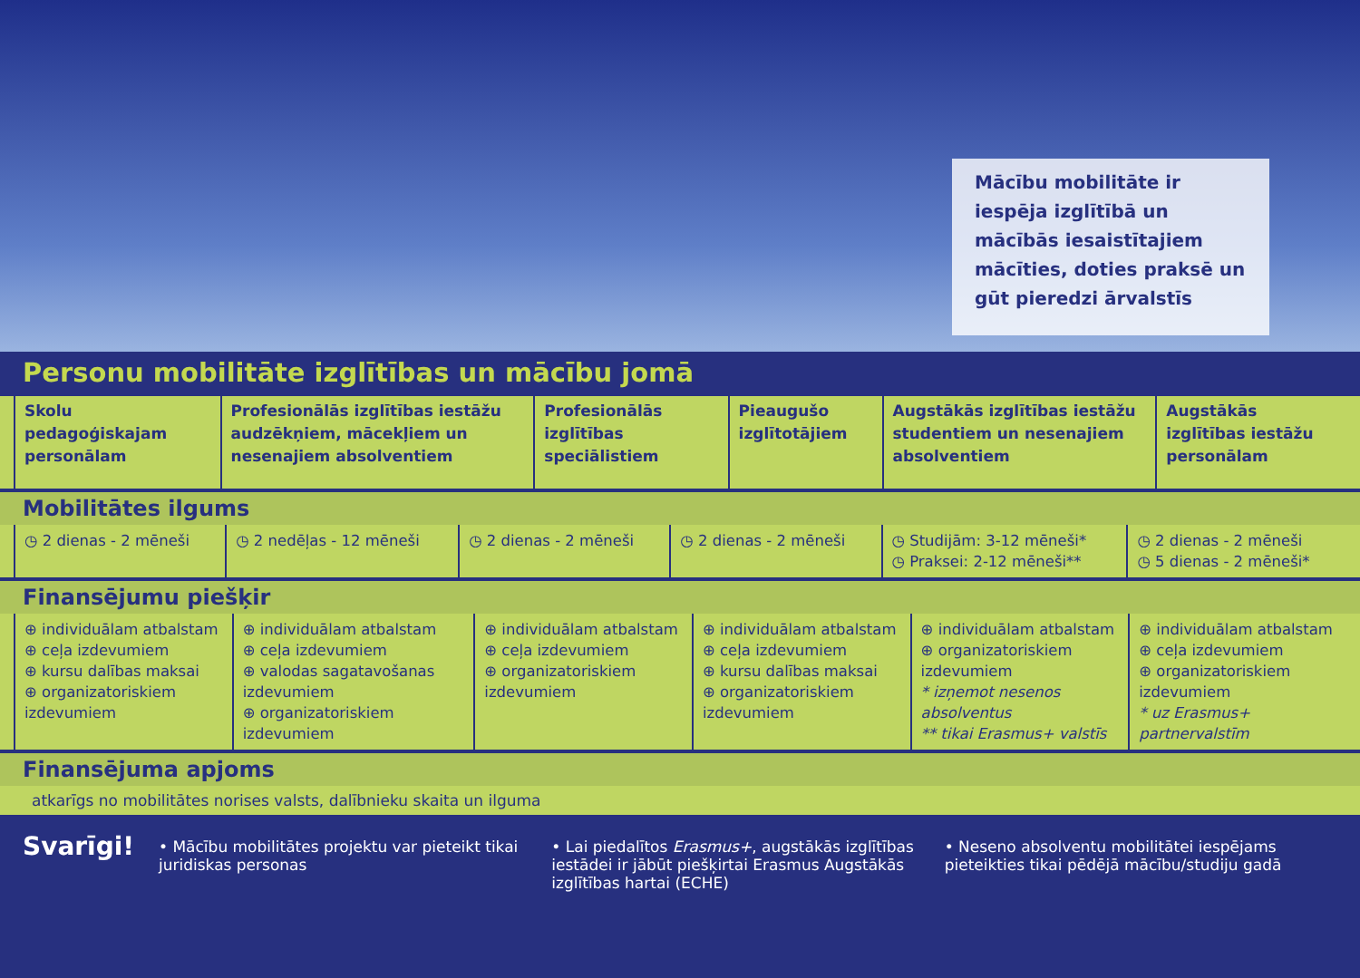Mācību mobilitāte ir iespēja izglītībā un mācībās iesaistītajiem mācīties, doties praksē un gūt pieredzi ārvalstīs
Personu mobilitāte izglītības un mācību jomā
| Skolu pedagoģiskajam personālam | Profesionālās izglītības iestāžu audzēkņiem, mācekļiem un nesenajiem absolventiem | Profesionālās izglītības speciālistiem | Pieaugušo izglītotājiem | Augstākās izglītības iestāžu studentiem un nesenajiem absolventiem | Augstākās izglītības iestāžu personālam |
| --- | --- | --- | --- | --- | --- |
Mobilitātes ilgums
| ◷ 2 dienas - 2 mēneši | ◷ 2 nedēļas - 12 mēneši | ◷ 2 dienas - 2 mēneši | ◷ 2 dienas - 2 mēneši | ◷ Studijām: 3-12 mēneši* ◷ Praksei: 2-12 mēneši** | ◷ 2 dienas - 2 mēneši ◷ 5 dienas - 2 mēneši* |
Finansējumu piešķir
| ⊕ individuālam atbalstam ⊕ ceļa izdevumiem ⊕ kursu dalības maksai ⊕ organizatoriskiem izdevumiem | ⊕ individuālam atbalstam ⊕ ceļa izdevumiem ⊕ valodas sagatavošanas izdevumiem ⊕ organizatoriskiem izdevumiem | ⊕ individuālam atbalstam ⊕ ceļa izdevumiem ⊕ organizatoriskiem izdevumiem | ⊕ individuālam atbalstam ⊕ ceļa izdevumiem ⊕ kursu dalības maksai ⊕ organizatoriskiem izdevumiem | ⊕ individuālam atbalstam ⊕ organizatoriskiem izdevumiem * izņemot nesenos absolventus ** tikai Erasmus+ valstīs | ⊕ individuālam atbalstam ⊕ ceļa izdevumiem ⊕ organizatoriskiem izdevumiem * uz Erasmus+ partnervalstīm |
Finansējuma apjoms
atkarīgs no mobilitātes norises valsts, dalībnieku skaita un ilguma
Svarīgi!
• Mācību mobilitātes projektu var pieteikt tikai juridiskas personas
• Lai piedalītos Erasmus+, augstākās izglītības iestādei ir jābūt piešķirtai Erasmus Augstākās izglītības hartai (ECHE)
• Neseno absolventu mobilitātei iespējams pieteikties tikai pēdējā mācību/studiju gadā